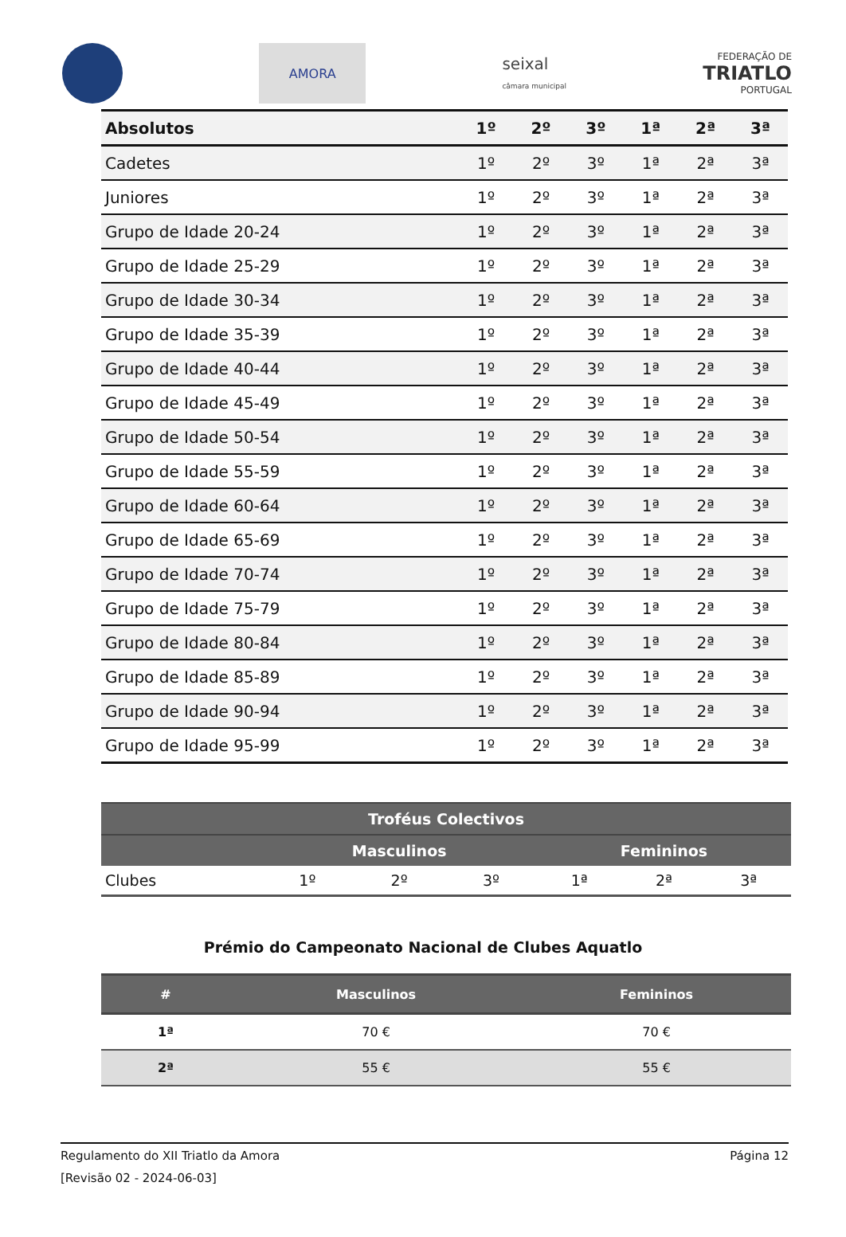AMORA
seixal
câmara municipal
FEDERAÇÃO DE
TRIATLO
PORTUGAL
| Absolutos | 1º | 2º | 3º | 1ª | 2ª | 3ª |
| --- | --- | --- | --- | --- | --- | --- |
| Cadetes | 1º | 2º | 3º | 1ª | 2ª | 3ª |
| Juniores | 1º | 2º | 3º | 1ª | 2ª | 3ª |
| Grupo de Idade 20-24 | 1º | 2º | 3º | 1ª | 2ª | 3ª |
| Grupo de Idade 25-29 | 1º | 2º | 3º | 1ª | 2ª | 3ª |
| Grupo de Idade 30-34 | 1º | 2º | 3º | 1ª | 2ª | 3ª |
| Grupo de Idade 35-39 | 1º | 2º | 3º | 1ª | 2ª | 3ª |
| Grupo de Idade 40-44 | 1º | 2º | 3º | 1ª | 2ª | 3ª |
| Grupo de Idade 45-49 | 1º | 2º | 3º | 1ª | 2ª | 3ª |
| Grupo de Idade 50-54 | 1º | 2º | 3º | 1ª | 2ª | 3ª |
| Grupo de Idade 55-59 | 1º | 2º | 3º | 1ª | 2ª | 3ª |
| Grupo de Idade 60-64 | 1º | 2º | 3º | 1ª | 2ª | 3ª |
| Grupo de Idade 65-69 | 1º | 2º | 3º | 1ª | 2ª | 3ª |
| Grupo de Idade 70-74 | 1º | 2º | 3º | 1ª | 2ª | 3ª |
| Grupo de Idade 75-79 | 1º | 2º | 3º | 1ª | 2ª | 3ª |
| Grupo de Idade 80-84 | 1º | 2º | 3º | 1ª | 2ª | 3ª |
| Grupo de Idade 85-89 | 1º | 2º | 3º | 1ª | 2ª | 3ª |
| Grupo de Idade 90-94 | 1º | 2º | 3º | 1ª | 2ª | 3ª |
| Grupo de Idade 95-99 | 1º | 2º | 3º | 1ª | 2ª | 3ª |
| Troféus Colectivos | | | | | | |
| --- | --- | --- | --- | --- | --- | --- |
| | Masculinos | | | Femininos | | |
| Clubes | 1º | 2º | 3º | 1ª | 2ª | 3ª |
Prémio do Campeonato Nacional de Clubes Aquatlo
| # | Masculinos | Femininos |
| --- | --- | --- |
| 1ª | 70 € | 70 € |
| 2ª | 55 € | 55 € |
Regulamento do XII Triatlo da Amora Página 12
[Revisão 02 - 2024-06-03]